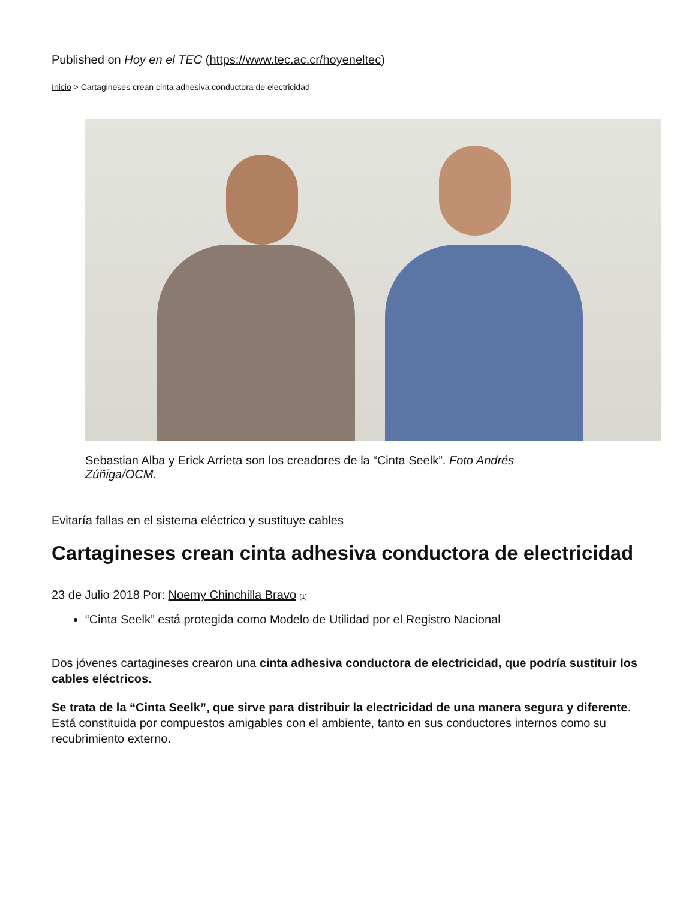Published on Hoy en el TEC (https://www.tec.ac.cr/hoyeneltec)
Inicio > Cartagineses crean cinta adhesiva conductora de electricidad
Sebastian Alba y Erick Arrieta son los creadores de la “Cinta Seelk”. Foto Andrés Zúñiga/OCM.
Evitaría fallas en el sistema eléctrico y sustituye cables
Cartagineses crean cinta adhesiva conductora de electricidad
23 de Julio 2018 Por: Noemy Chinchilla Bravo [1]
“Cinta Seelk” está protegida como Modelo de Utilidad por el Registro Nacional
Dos jóvenes cartagineses crearon una cinta adhesiva conductora de electricidad, que podría sustituir los cables eléctricos.
Se trata de la “Cinta Seelk”, que sirve para distribuir la electricidad de una manera segura y diferente. Está constituida por compuestos amigables con el ambiente, tanto en sus conductores internos como su recubrimiento externo.